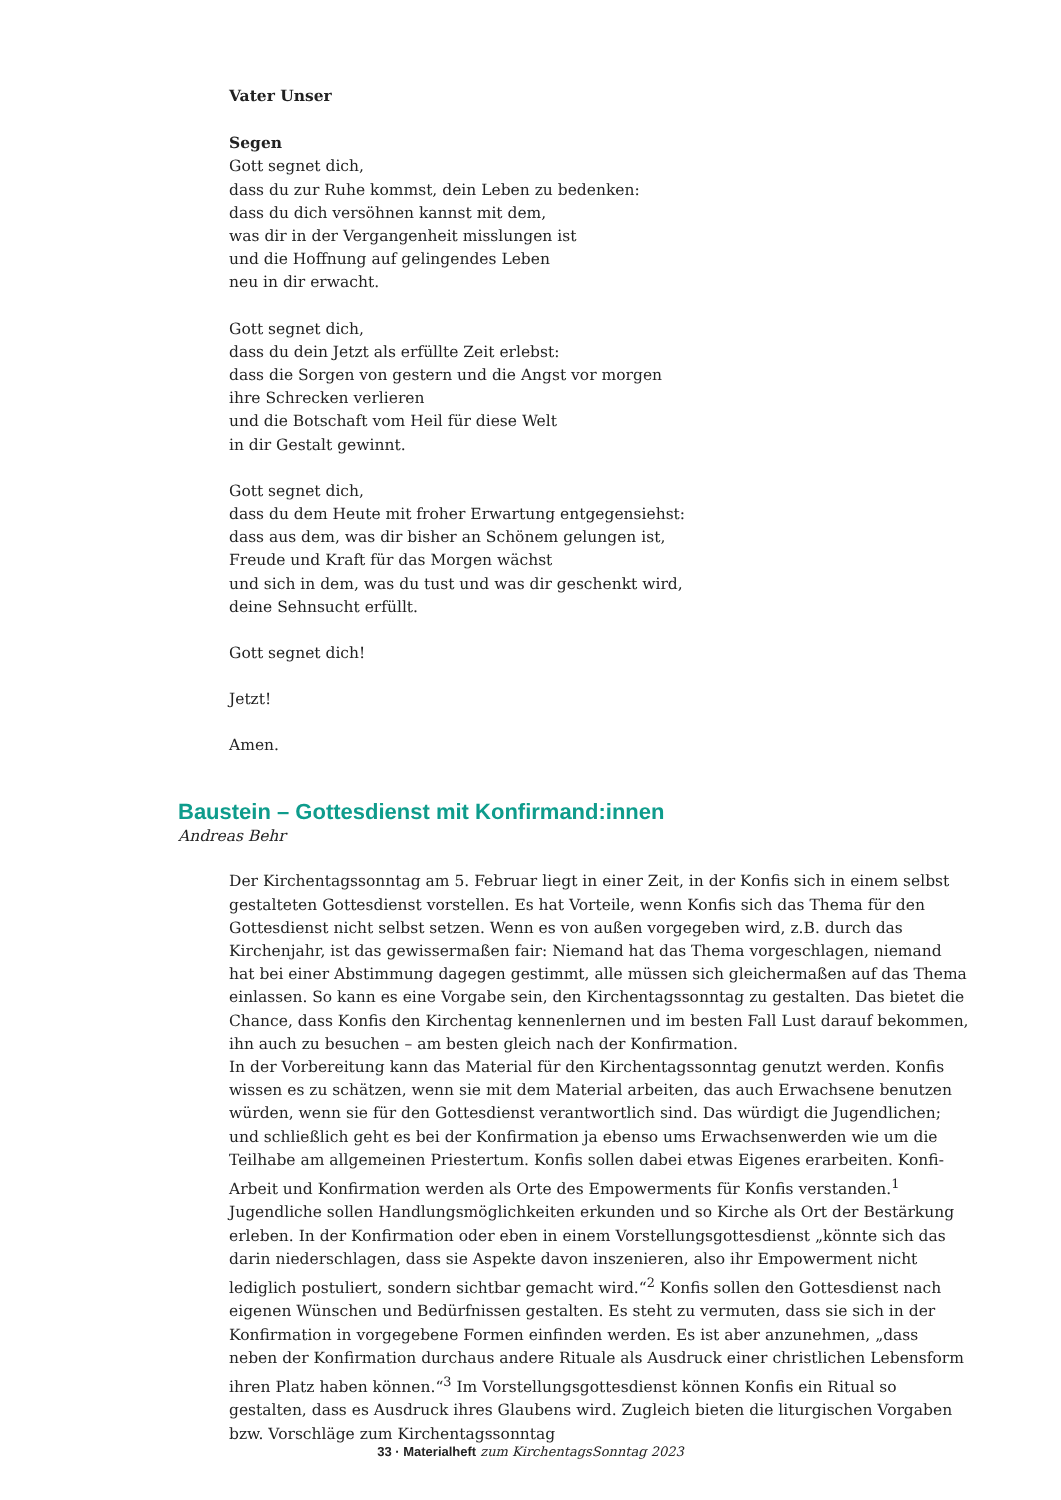Vater Unser
Segen
Gott segnet dich,
dass du zur Ruhe kommst, dein Leben zu bedenken:
dass du dich versöhnen kannst mit dem,
was dir in der Vergangenheit misslungen ist
und die Hoffnung auf gelingendes Leben
neu in dir erwacht.
Gott segnet dich,
dass du dein Jetzt als erfüllte Zeit erlebst:
dass die Sorgen von gestern und die Angst vor morgen
ihre Schrecken verlieren
und die Botschaft vom Heil für diese Welt
in dir Gestalt gewinnt.
Gott segnet dich,
dass du dem Heute mit froher Erwartung entgegensiehst:
dass aus dem, was dir bisher an Schönem gelungen ist,
Freude und Kraft für das Morgen wächst
und sich in dem, was du tust und was dir geschenkt wird,
deine Sehnsucht erfüllt.
Gott segnet dich!
Jetzt!
Amen.
Baustein – Gottesdienst mit Konfirmand:innen
Andreas Behr
Der Kirchentagssonntag am 5. Februar liegt in einer Zeit, in der Konfis sich in einem selbst gestalteten Gottesdienst vorstellen. Es hat Vorteile, wenn Konfis sich das Thema für den Gottesdienst nicht selbst setzen. Wenn es von außen vorgegeben wird, z.B. durch das Kirchenjahr, ist das gewissermaßen fair: Niemand hat das Thema vorgeschlagen, niemand hat bei einer Abstimmung dagegen gestimmt, alle müssen sich gleichermaßen auf das Thema einlassen. So kann es eine Vorgabe sein, den Kirchentagssonntag zu gestalten. Das bietet die Chance, dass Konfis den Kirchentag kennenlernen und im besten Fall Lust darauf bekommen, ihn auch zu besuchen – am besten gleich nach der Konfirmation.
In der Vorbereitung kann das Material für den Kirchentagssonntag genutzt werden. Konfis wissen es zu schätzen, wenn sie mit dem Material arbeiten, das auch Erwachsene benutzen würden, wenn sie für den Gottesdienst verantwortlich sind. Das würdigt die Jugendlichen; und schließlich geht es bei der Konfirmation ja ebenso ums Erwachsenwerden wie um die Teilhabe am allgemeinen Priestertum. Konfis sollen dabei etwas Eigenes erarbeiten. Konfi-Arbeit und Konfirmation werden als Orte des Empowerments für Konfis verstanden.<sup>1</sup> Jugendliche sollen Handlungsmöglichkeiten erkunden und so Kirche als Ort der Bestärkung erleben. In der Konfirmation oder eben in einem Vorstellungsgottesdienst „könnte sich das darin niederschlagen, dass sie Aspekte davon inszenieren, also ihr Empowerment nicht lediglich postuliert, sondern sichtbar gemacht wird.“<sup>2</sup> Konfis sollen den Gottesdienst nach eigenen Wünschen und Bedürfnissen gestalten. Es steht zu vermuten, dass sie sich in der Konfirmation in vorgegebene Formen einfinden werden. Es ist aber anzunehmen, „dass neben der Konfirmation durchaus andere Rituale als Ausdruck einer christlichen Lebensform ihren Platz haben können.“<sup>3</sup> Im Vorstellungsgottesdienst können Konfis ein Ritual so gestalten, dass es Ausdruck ihres Glaubens wird. Zugleich bieten die liturgischen Vorgaben bzw. Vorschläge zum Kirchentagssonntag
33 · Materialheft zum KirchentagsSonntag 2023